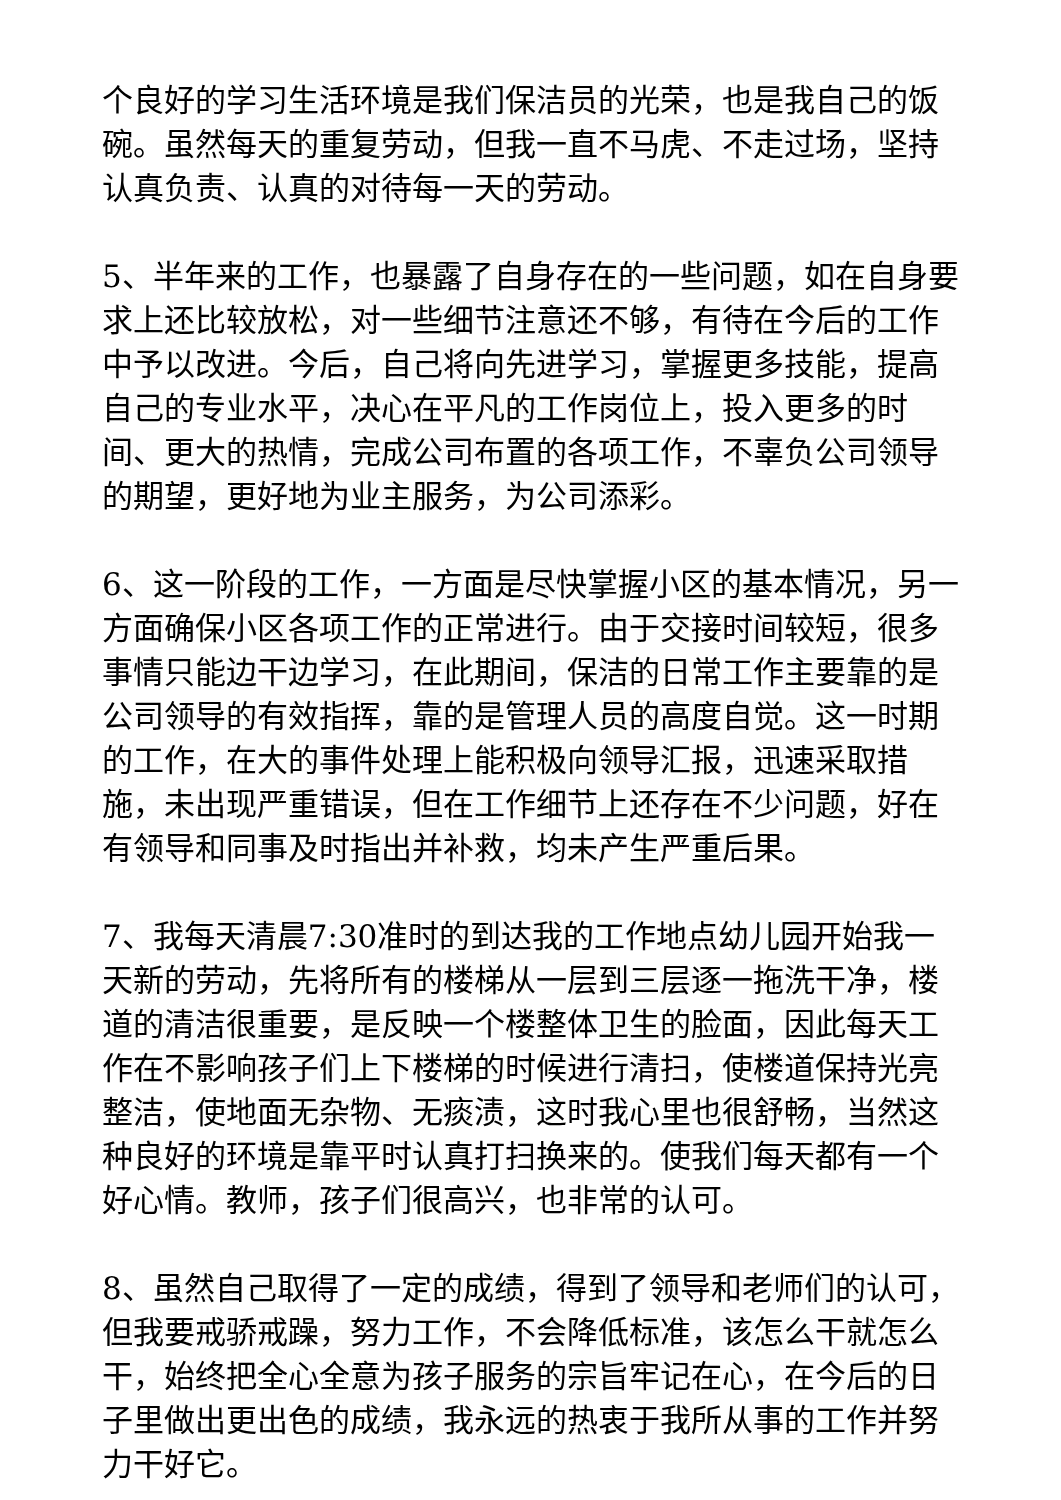个良好的学习生活环境是我们保洁员的光荣，也是我自己的饭碗。虽然每天的重复劳动，但我一直不马虎、不走过场，坚持认真负责、认真的对待每一天的劳动。
5、半年来的工作，也暴露了自身存在的一些问题，如在自身要求上还比较放松，对一些细节注意还不够，有待在今后的工作中予以改进。今后，自己将向先进学习，掌握更多技能，提高自己的专业水平，决心在平凡的工作岗位上，投入更多的时间、更大的热情，完成公司布置的各项工作，不辜负公司领导的期望，更好地为业主服务，为公司添彩。
6、这一阶段的工作，一方面是尽快掌握小区的基本情况，另一方面确保小区各项工作的正常进行。由于交接时间较短，很多事情只能边干边学习，在此期间，保洁的日常工作主要靠的是公司领导的有效指挥，靠的是管理人员的高度自觉。这一时期的工作，在大的事件处理上能积极向领导汇报，迅速采取措施，未出现严重错误，但在工作细节上还存在不少问题，好在有领导和同事及时指出并补救，均未产生严重后果。
7、我每天清晨7:30准时的到达我的工作地点幼儿园开始我一天新的劳动，先将所有的楼梯从一层到三层逐一拖洗干净，楼道的清洁很重要，是反映一个楼整体卫生的脸面，因此每天工作在不影响孩子们上下楼梯的时候进行清扫，使楼道保持光亮整洁，使地面无杂物、无痰渍，这时我心里也很舒畅，当然这种良好的环境是靠平时认真打扫换来的。使我们每天都有一个好心情。教师，孩子们很高兴，也非常的认可。
8、虽然自己取得了一定的成绩，得到了领导和老师们的认可，但我要戒骄戒躁，努力工作，不会降低标准，该怎么干就怎么干，始终把全心全意为孩子服务的宗旨牢记在心，在今后的日子里做出更出色的成绩，我永远的热衷于我所从事的工作并努力干好它。